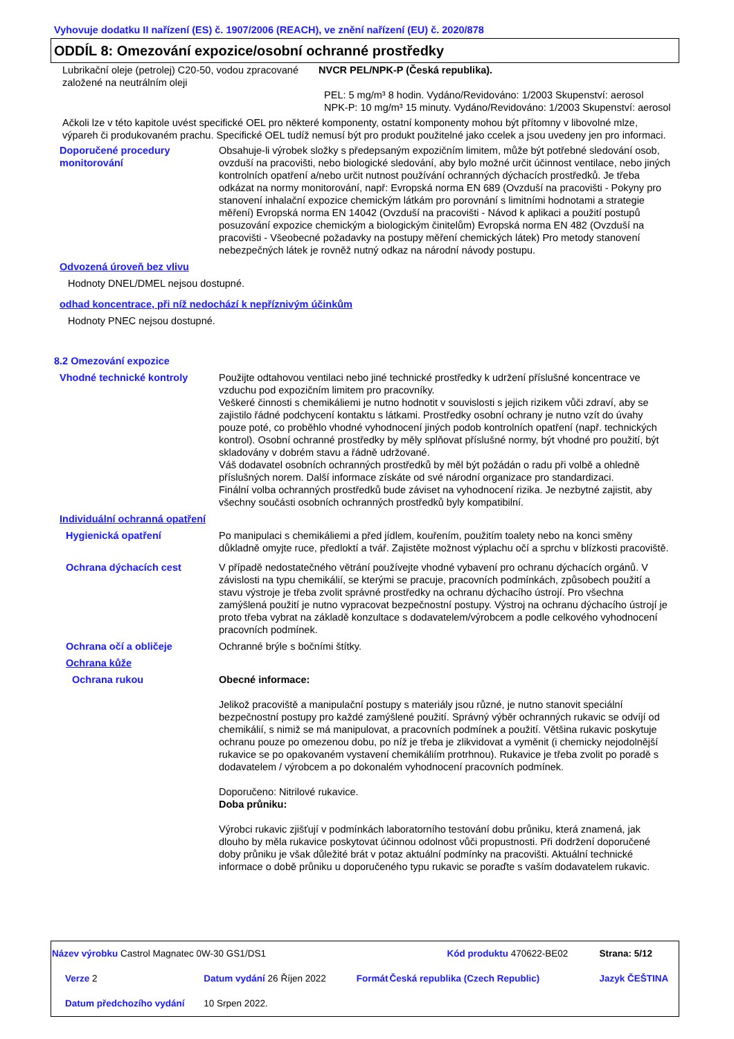Vyhovuje dodatku II nařízení (ES) č. 1907/2006 (REACH), ve znění nařízení (EU) č. 2020/878
ODDÍL 8: Omezování expozice/osobní ochranné prostředky
Lubrikační oleje (petrolej) C20-50, vodou zpracované založené na neutrálním oleji
NVCR PEL/NPK-P (Česká republika).
PEL: 5 mg/m³ 8 hodin. Vydáno/Revidováno: 1/2003 Skupenství: aerosol
NPK-P: 10 mg/m³ 15 minuty. Vydáno/Revidováno: 1/2003 Skupenství: aerosol
Ačkoli lze v této kapitole uvést specifické OEL pro některé komponenty, ostatní komponenty mohou být přítomny v libovolné mlze, výpareh či produkovaném prachu. Specifické OEL tudíž nemusí být pro produkt použitelné jako ccelek a jsou uvedeny jen pro informaci.
Doporučené procedury monitorování
Obsahuje-li výrobek složky s předepsaným expozičním limitem, může být potřebné sledování osob, ovzduší na pracovišti, nebo biologické sledování, aby bylo možné určit účinnost ventilace, nebo jiných kontrolních opatření a/nebo určit nutnost používání ochranných dýchacích prostředků. Je třeba odkázat na normy monitorování, např: Evropská norma EN 689 (Ovzduší na pracovišti - Pokyny pro stanovení inhalační expozice chemickým látkám pro porovnání s limitními hodnotami a strategie měření) Evropská norma EN 14042 (Ovzduší na pracovišti - Návod k aplikaci a použití postupů posuzování expozice chemickým a biologickým činitelům) Evropská norma EN 482 (Ovzduší na pracovišti - Všeobecné požadavky na postupy měření chemických látek) Pro metody stanovení nebezpečných látek je rovněž nutný odkaz na národní návody postupu.
Odvozená úroveň bez vlivu
Hodnoty DNEL/DMEL nejsou dostupné.
odhad koncentrace, při níž nedochází k nepříznivým účinkům
Hodnoty PNEC nejsou dostupné.
8.2 Omezování expozice
Vhodné technické kontroly Použijte odtahovou ventilaci nebo jiné technické prostředky k udržení příslušné koncentrace ve vzduchu pod expozičním limitem pro pracovníky.
Veškeré činnosti s chemikáliemi je nutno hodnotit v souvislosti s jejich rizikem vůči zdraví, aby se zajistilo řádné podchycení kontaktu s látkami. Prostředky osobní ochrany je nutno vzít do úvahy pouze poté, co proběhlo vhodné vyhodnocení jiných podob kontrolních opatření (např. technických kontrol). Osobní ochranné prostředky by měly splňovat příslušné normy, být vhodné pro použití, být skladovány v dobrém stavu a řádně udržované.
Váš dodavatel osobních ochranných prostředků by měl být požádán o radu při volbě a ohledně příslušných norem. Další informace získáte od své národní organizace pro standardizaci.
Finální volba ochranných prostředků bude záviset na vyhodnocení rizika. Je nezbytné zajistit, aby všechny součásti osobních ochranných prostředků byly kompatibilní.
Individuální ochranná opatření
Hygienická opatření Po manipulaci s chemikáliemi a před jídlem, kouřením, použitím toalety nebo na konci směny důkladně omyjte ruce, předloktí a tvář. Zajistěte možnost výplachu očí a sprchu v blízkosti pracoviště.
Ochrana dýchacích cest V případě nedostatečného větrání používejte vhodné vybavení pro ochranu dýchacích orgánů. V závislosti na typu chemikálií, se kterými se pracuje, pracovních podmínkách, způsobech použití a stavu výstroje je třeba zvolit správné prostředky na ochranu dýchacího ústrojí. Pro všechna zamýšlená použití je nutno vypracovat bezpečnostní postupy. Výstroj na ochranu dýchacího ústrojí je proto třeba vybrat na základě konzultace s dodavatelem/výrobcem a podle celkového vyhodnocení pracovních podmínek.
Ochrana očí a obličeje Ochranné brýle s bočními štítky.
Ochrana kůže
Ochrana rukou Obecné informace:
Jelikož pracoviště a manipulační postupy s materiály jsou různé, je nutno stanovit speciální bezpečnostní postupy pro každé zamýšlené použití. Správný výběr ochranných rukavic se odvíjí od chemikálií, s nimiž se má manipulovat, a pracovních podmínek a použití. Většina rukavic poskytuje ochranu pouze po omezenou dobu, po níž je třeba je zlikvidovat a vyměnit (i chemicky nejodolnější rukavice se po opakovaném vystavení chemikáliím protrhnou). Rukavice je třeba zvolit po poradě s dodavatelem / výrobcem a po dokonalém vyhodnocení pracovních podmínek.
Doporučeno: Nitrilové rukavice.
Doba průniku:
Výrobci rukavic zjišťují v podmínkách laboratorního testování dobu průniku, která znamená, jak dlouho by měla rukavice poskytovat účinnou odolnost vůči propustnosti. Při dodržení doporučené doby průniku je však důležité brát v potaz aktuální podmínky na pracovišti. Aktuální technické informace o době průniku u doporučeného typu rukavic se poraďte s vaším dodavatelem rukavic.
| Název výrobku Castrol Magnatec 0W-30 GS1/DS1 | | Kód produktu 470622-BE02 | | Strana: 5/12 |
| Verze 2 | Datum vydání 26 Říjen 2022 | Formát | Česká republika (Czech Republic) | Jazyk ČEŠTINA |
| Datum předchozího vydání | 10 Srpen 2022. | | | |